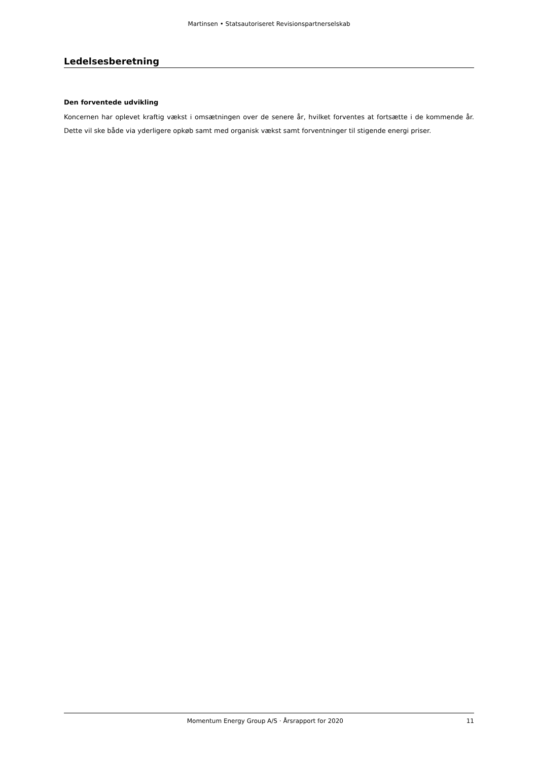Martinsen • Statsautoriseret Revisionspartnerselskab
Ledelsesberetning
Den forventede udvikling
Koncernen har oplevet kraftig vækst i omsætningen over de senere år, hvilket forventes at fortsætte i de kommende år. Dette vil ske både via yderligere opkøb samt med organisk vækst samt forventninger til stigende energi priser.
Momentum Energy Group A/S · Årsrapport for 2020 11